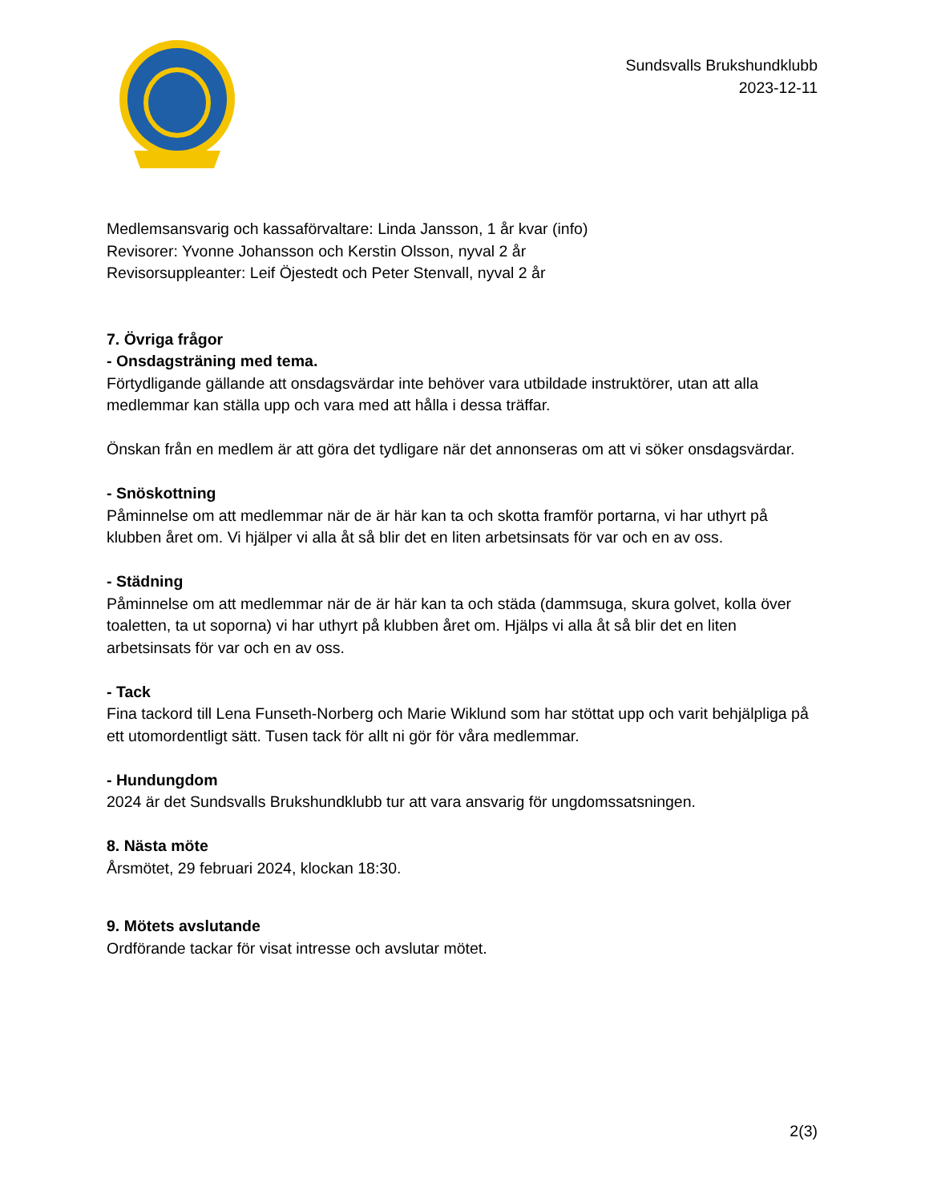Sundsvalls Brukshundklubb
2023-12-11
Medlemsansvarig och kassaförvaltare: Linda Jansson, 1 år kvar (info)
Revisorer: Yvonne Johansson och Kerstin Olsson, nyval 2 år
Revisorsuppleanter: Leif Öjestedt och Peter Stenvall, nyval 2 år
7. Övriga frågor
- Onsdagsträning med tema.
Förtydligande gällande att onsdagsvärdar inte behöver vara utbildade instruktörer, utan att alla medlemmar kan ställa upp och vara med att hålla i dessa träffar.
Önskan från en medlem är att göra det tydligare när det annonseras om att vi söker onsdagsvärdar.
- Snöskottning
Påminnelse om att medlemmar när de är här kan ta och skotta framför portarna, vi har uthyrt på klubben året om. Vi hjälper vi alla åt så blir det en liten arbetsinsats för var och en av oss.
- Städning
Påminnelse om att medlemmar när de är här kan ta och städa (dammsuga, skura golvet, kolla över toaletten, ta ut soporna) vi har uthyrt på klubben året om. Hjälps vi alla åt så blir det en liten arbetsinsats för var och en av oss.
- Tack
Fina tackord till Lena Funseth-Norberg och Marie Wiklund som har stöttat upp och varit behjälpliga på ett utomordentligt sätt. Tusen tack för allt ni gör för våra medlemmar.
- Hundungdom
2024 är det Sundsvalls Brukshundklubb tur att vara ansvarig för ungdomssatsningen.
8. Nästa möte
Årsmötet, 29 februari 2024, klockan 18:30.
9. Mötets avslutande
Ordförande tackar för visat intresse och avslutar mötet.
2(3)